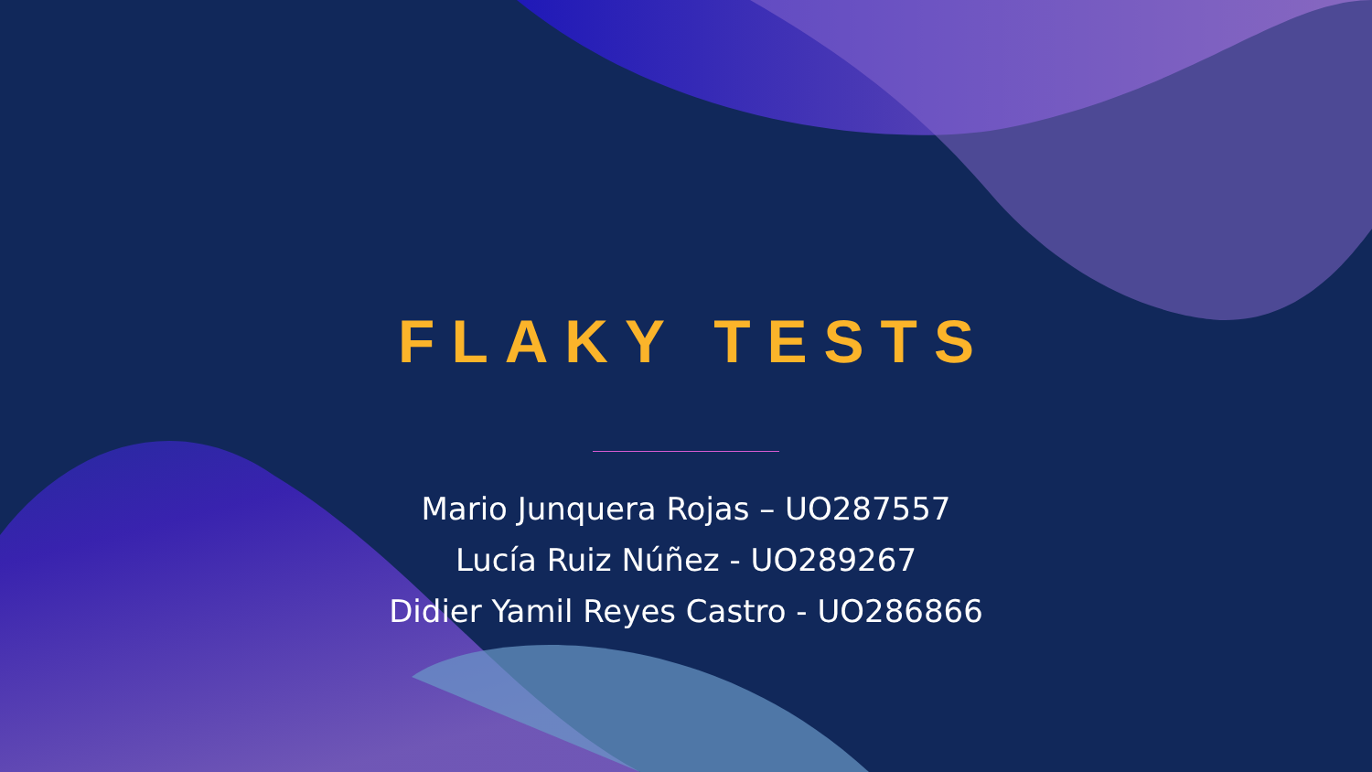FLAKY TESTS
Mario Junquera Rojas – UO287557
Lucía Ruiz Núñez - UO289267
Didier Yamil Reyes Castro - UO286866